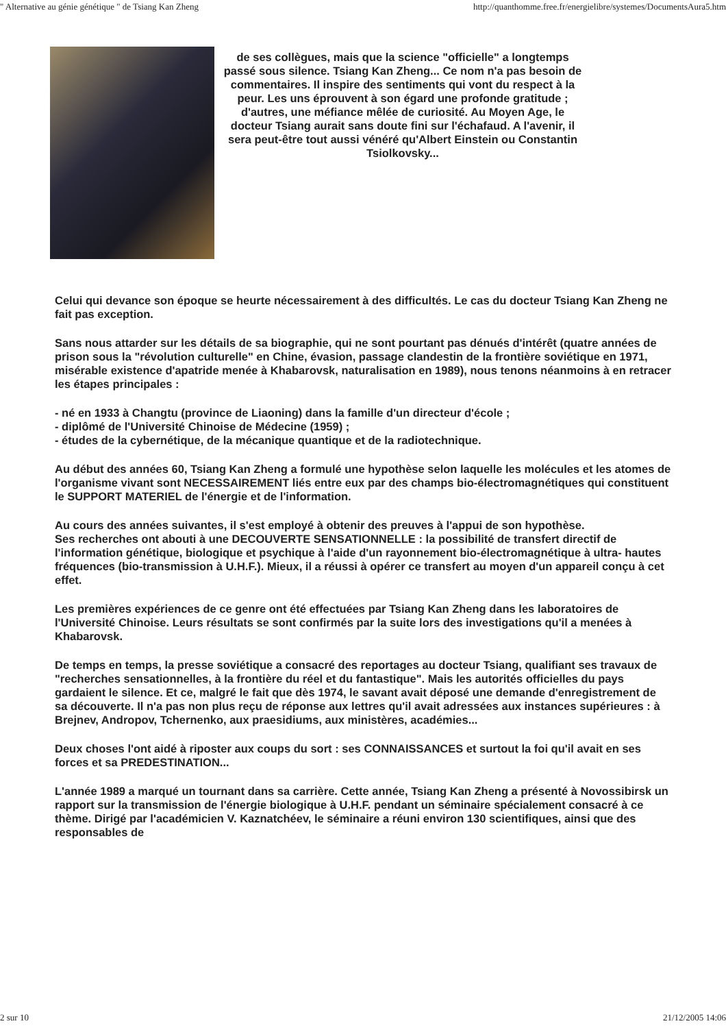" Alternative au génie génétique " de Tsiang Kan Zheng http://quanthomme.free.fr/energielibre/systemes/DocumentsAura5.htm
de ses collègues, mais que la science "officielle" a longtemps passé sous silence. Tsiang Kan Zheng... Ce nom n'a pas besoin de commentaires. Il inspire des sentiments qui vont du respect à la peur. Les uns éprouvent à son égard une profonde gratitude ; d'autres, une méfiance mêlée de curiosité. Au Moyen Age, le docteur Tsiang aurait sans doute fini sur l'échafaud. A l'avenir, il sera peut-être tout aussi vénéré qu'Albert Einstein ou Constantin Tsiolkovsky...
Celui qui devance son époque se heurte nécessairement à des difficultés. Le cas du docteur Tsiang Kan Zheng ne fait pas exception.
Sans nous attarder sur les détails de sa biographie, qui ne sont pourtant pas dénués d'intérêt (quatre années de prison sous la "révolution culturelle" en Chine, évasion, passage clandestin de la frontière soviétique en 1971, misérable existence d'apatride menée à Khabarovsk, naturalisation en 1989), nous tenons néanmoins à en retracer les étapes principales :
- né en 1933 à Changtu (province de Liaoning) dans la famille d'un directeur d'école ;
- diplômé de l'Université Chinoise de Médecine (1959) ;
- études de la cybernétique, de la mécanique quantique et de la radiotechnique.
Au début des années 60, Tsiang Kan Zheng a formulé une hypothèse selon laquelle les molécules et les atomes de l'organisme vivant sont NECESSAIREMENT liés entre eux par des champs bio-électromagnétiques qui constituent le SUPPORT MATERIEL de l'énergie et de l'information.
Au cours des années suivantes, il s'est employé à obtenir des preuves à l'appui de son hypothèse.
Ses recherches ont abouti à une DECOUVERTE SENSATIONNELLE : la possibilité de transfert directif de l'information génétique, biologique et psychique à l'aide d'un rayonnement bio-électromagnétique à ultra- hautes fréquences (bio-transmission à U.H.F.). Mieux, il a réussi à opérer ce transfert au moyen d'un appareil conçu à cet effet.
Les premières expériences de ce genre ont été effectuées par Tsiang Kan Zheng dans les laboratoires de l'Université Chinoise. Leurs résultats se sont confirmés par la suite lors des investigations qu'il a menées à Khabarovsk.
De temps en temps, la presse soviétique a consacré des reportages au docteur Tsiang, qualifiant ses travaux de "recherches sensationnelles, à la frontière du réel et du fantastique". Mais les autorités officielles du pays gardaient le silence. Et ce, malgré le fait que dès 1974, le savant avait déposé une demande d'enregistrement de sa découverte. Il n'a pas non plus reçu de réponse aux lettres qu'il avait adressées aux instances supérieures : à Brejnev, Andropov, Tchernenko, aux praesidiums, aux ministères, académies...
Deux choses l'ont aidé à riposter aux coups du sort : ses CONNAISSANCES et surtout la foi qu'il avait en ses forces et sa PREDESTINATION...
L'année 1989 a marqué un tournant dans sa carrière. Cette année, Tsiang Kan Zheng a présenté à Novossibirsk un rapport sur la transmission de l'énergie biologique à U.H.F. pendant un séminaire spécialement consacré à ce thème. Dirigé par l'académicien V. Kaznatchéev, le séminaire a réuni environ 130 scientifiques, ainsi que des responsables de
2 sur 10 21/12/2005 14:06